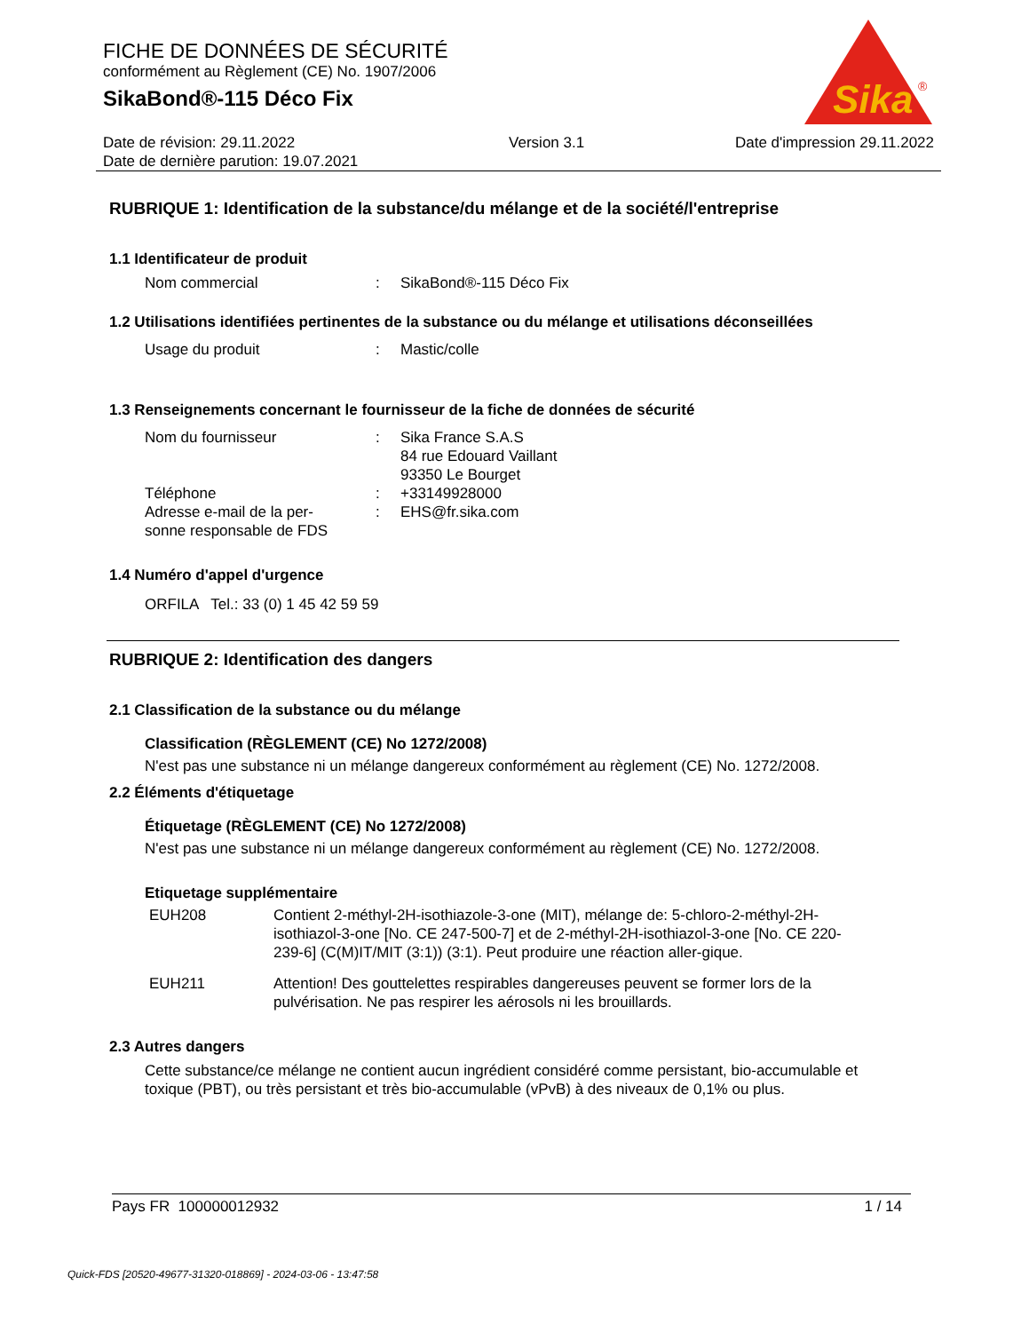FICHE DE DONNÉES DE SÉCURITÉ
conformément au Règlement (CE) No. 1907/2006
SikaBond®-115 Déco Fix
Sika
®
Date de révision: 29.11.2022
Date de dernière parution: 19.07.2021
Version 3.1 Date d'impression 29.11.2022
RUBRIQUE 1: Identification de la substance/du mélange et de la société/l'entreprise
1.1 Identificateur de produit
Nom commercial : SikaBond®-115 Déco Fix
1.2 Utilisations identifiées pertinentes de la substance ou du mélange et utilisations déconseillées
Usage du produit : Mastic/colle
1.3 Renseignements concernant le fournisseur de la fiche de données de sécurité
Nom du fournisseur : Sika France S.A.S
84 rue Edouard Vaillant
93350 Le Bourget
Téléphone : +33149928000
Adresse e-mail de la per-
sonne responsable de FDS
: EHS@fr.sika.com
1.4 Numéro d'appel d'urgence
ORFILA Tel.: 33 (0) 1 45 42 59 59
RUBRIQUE 2: Identification des dangers
2.1 Classification de la substance ou du mélange
Classification (RÈGLEMENT (CE) No 1272/2008)
N'est pas une substance ni un mélange dangereux conformément au règlement (CE) No. 1272/2008.
2.2 Éléments d'étiquetage
Étiquetage (RÈGLEMENT (CE) No 1272/2008)
N'est pas une substance ni un mélange dangereux conformément au règlement (CE) No. 1272/2008.
Etiquetage supplémentaire
EUH208 Contient 2-méthyl-2H-isothiazole-3-one (MIT), mélange de: 5-chloro-2-méthyl-2H-isothiazol-3-one [No. CE 247-500-7] et de 2-méthyl-2H-isothiazol-3-one [No. CE 220-239-6] (C(M)IT/MIT (3:1)) (3:1). Peut produire une réaction aller-gique.
EUH211 Attention! Des gouttelettes respirables dangereuses peuvent se former lors de la pulvérisation. Ne pas respirer les aérosols ni les brouillards.
2.3 Autres dangers
Cette substance/ce mélange ne contient aucun ingrédient considéré comme persistant, bio-accumulable et toxique (PBT), ou très persistant et très bio-accumulable (vPvB) à des niveaux de 0,1% ou plus.
Pays FR 100000012932 1 / 14
Quick-FDS [20520-49677-31320-018869] - 2024-03-06 - 13:47:58